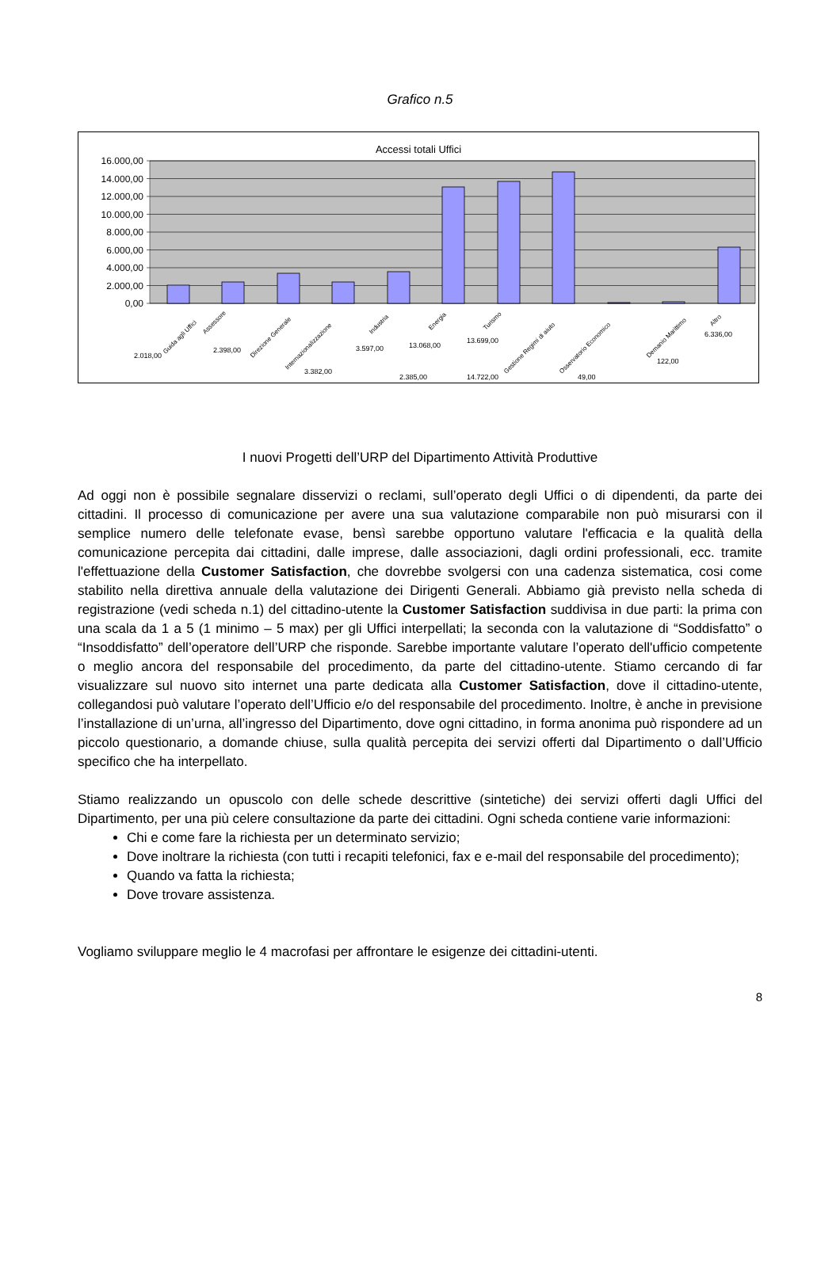Grafico n.5
Accessi totali Uffici
16.000,00
14.000,00
12.000,00
10.000,00
8.000,00
6.000,00
4.000,00
2.000,00
0,00
Guida agli Uffici
Assessore
Direzione Generale
Internazionalizzazione
Industria
Energia
Turismo
Gestione Regimi di aiuto
Osservatorio Economico
Demanio Marittimo
Altro
2.018,00
2.398,00
3.382,00
2.385,00
3.597,00
13.068,00
13.699,00
14.722,00
49,00
122,00
6.336,00
I nuovi Progetti dell’URP del Dipartimento Attività Produttive
Ad oggi non è possibile segnalare disservizi o reclami, sull’operato degli Uffici o di dipendenti, da parte dei cittadini. Il processo di comunicazione per avere una sua valutazione comparabile non può misurarsi con il semplice numero delle telefonate evase, bensì sarebbe opportuno valutare l'efficacia e la qualità della comunicazione percepita dai cittadini, dalle imprese, dalle associazioni, dagli ordini professionali, ecc. tramite l'effettuazione della Customer Satisfaction, che dovrebbe svolgersi con una cadenza sistematica, cosi come stabilito nella direttiva annuale della valutazione dei Dirigenti Generali. Abbiamo già previsto nella scheda di registrazione (vedi scheda n.1) del cittadino-utente la Customer Satisfaction suddivisa in due parti: la prima con una scala da 1 a 5 (1 minimo – 5 max) per gli Uffici interpellati; la seconda con la valutazione di “Soddisfatto” o “Insoddisfatto” dell’operatore dell’URP che risponde. Sarebbe importante valutare l’operato dell'ufficio competente o meglio ancora del responsabile del procedimento, da parte del cittadino-utente. Stiamo cercando di far visualizzare sul nuovo sito internet una parte dedicata alla Customer Satisfaction, dove il cittadino-utente, collegandosi può valutare l’operato dell’Ufficio e/o del responsabile del procedimento. Inoltre, è anche in previsione l’installazione di un’urna, all’ingresso del Dipartimento, dove ogni cittadino, in forma anonima può rispondere ad un piccolo questionario, a domande chiuse, sulla qualità percepita dei servizi offerti dal Dipartimento o dall’Ufficio specifico che ha interpellato.
Stiamo realizzando un opuscolo con delle schede descrittive (sintetiche) dei servizi offerti dagli Uffici del Dipartimento, per una più celere consultazione da parte dei cittadini. Ogni scheda contiene varie informazioni:
Chi e come fare la richiesta per un determinato servizio;
Dove inoltrare la richiesta (con tutti i recapiti telefonici, fax e e-mail del responsabile del procedimento);
Quando va fatta la richiesta;
Dove trovare assistenza.
Vogliamo sviluppare meglio le 4 macrofasi per affrontare le esigenze dei cittadini-utenti.
8